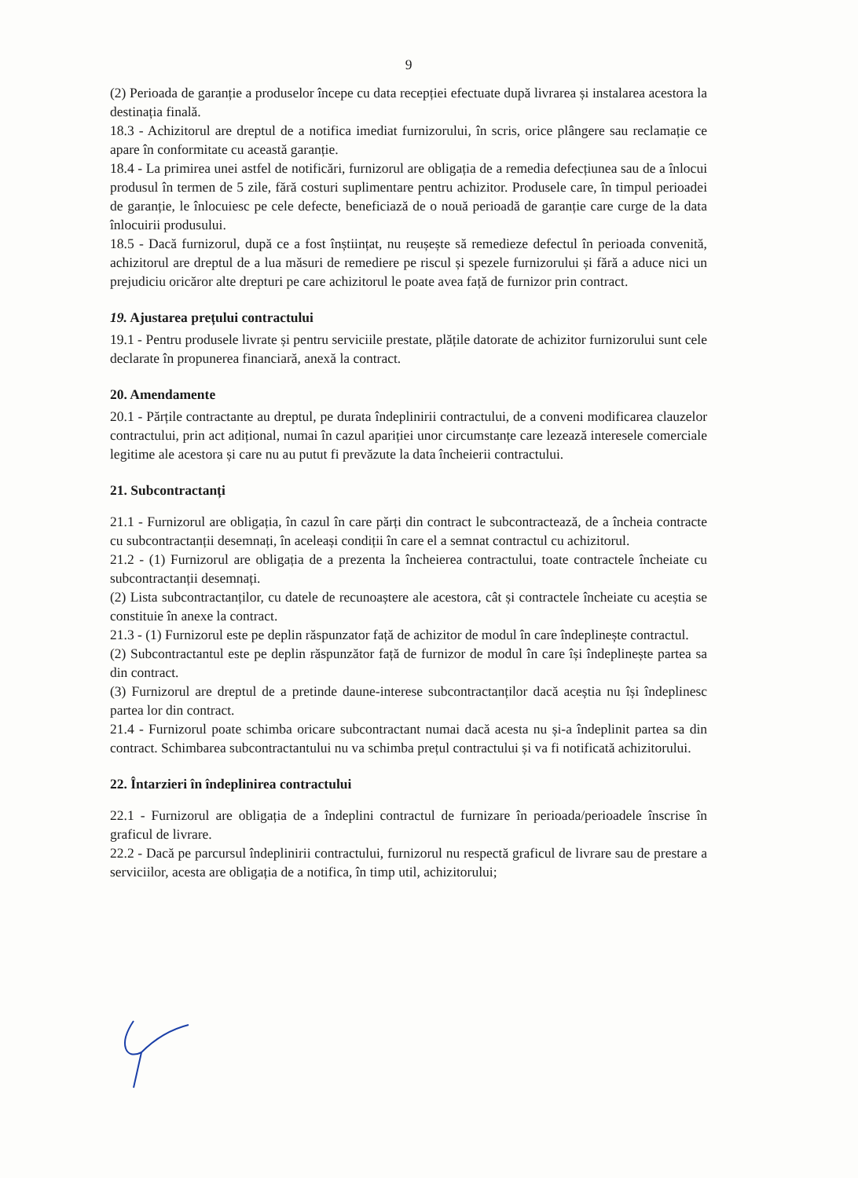9
(2) Perioada de garanție a produselor începe cu data recepției efectuate după livrarea și instalarea acestora la destinația finală.
18.3 - Achizitorul are dreptul de a notifica imediat furnizorului, în scris, orice plângere sau reclamație ce apare în conformitate cu această garanție.
18.4 - La primirea unei astfel de notificări, furnizorul are obligația de a remedia defecțiunea sau de a înlocui produsul în termen de 5 zile, fără costuri suplimentare pentru achizitor. Produsele care, în timpul perioadei de garanție, le înlocuiesc pe cele defecte, beneficiază de o nouă perioadă de garanție care curge de la data înlocuirii produsului.
18.5 - Dacă furnizorul, după ce a fost înștiințat, nu reușește să remedieze defectul în perioada convenită, achizitorul are dreptul de a lua măsuri de remediere pe riscul și spezele furnizorului și fără a aduce nici un prejudiciu oricăror alte drepturi pe care achizitorul le poate avea față de furnizor prin contract.
19. Ajustarea prețului contractului
19.1 - Pentru produsele livrate și pentru serviciile prestate, plățile datorate de achizitor furnizorului sunt cele declarate în propunerea financiară, anexă la contract.
20. Amendamente
20.1 - Părțile contractante au dreptul, pe durata îndeplinirii contractului, de a conveni modificarea clauzelor contractului, prin act adițional, numai în cazul apariției unor circumstanțe care lezează interesele comerciale legitime ale acestora și care nu au putut fi prevăzute la data încheierii contractului.
21. Subcontractanți
21.1 - Furnizorul are obligația, în cazul în care părți din contract le subcontractează, de a încheia contracte cu subcontractanții desemnați, în aceleași condiții în care el a semnat contractul cu achizitorul.
21.2 - (1) Furnizorul are obligația de a prezenta la încheierea contractului, toate contractele încheiate cu subcontractanții desemnați.
(2) Lista subcontractanților, cu datele de recunoaștere ale acestora, cât și contractele încheiate cu aceștia se constituie în anexe la contract.
21.3 - (1) Furnizorul este pe deplin răspunzator față de achizitor de modul în care îndeplinește contractul.
(2) Subcontractantul este pe deplin răspunzător față de furnizor de modul în care își îndeplinește partea sa din contract.
(3) Furnizorul are dreptul de a pretinde daune-interese subcontractanților dacă aceștia nu își îndeplinesc partea lor din contract.
21.4 - Furnizorul poate schimba oricare subcontractant numai dacă acesta nu și-a îndeplinit partea sa din contract. Schimbarea subcontractantului nu va schimba prețul contractului și va fi notificată achizitorului.
22. Întarzieri în îndeplinirea contractului
22.1 - Furnizorul are obligația de a îndeplini contractul de furnizare în perioada/perioadele înscrise în graficul de livrare.
22.2 - Dacă pe parcursul îndeplinirii contractului, furnizorul nu respectă graficul de livrare sau de prestare a serviciilor, acesta are obligația de a notifica, în timp util, achizitorului;